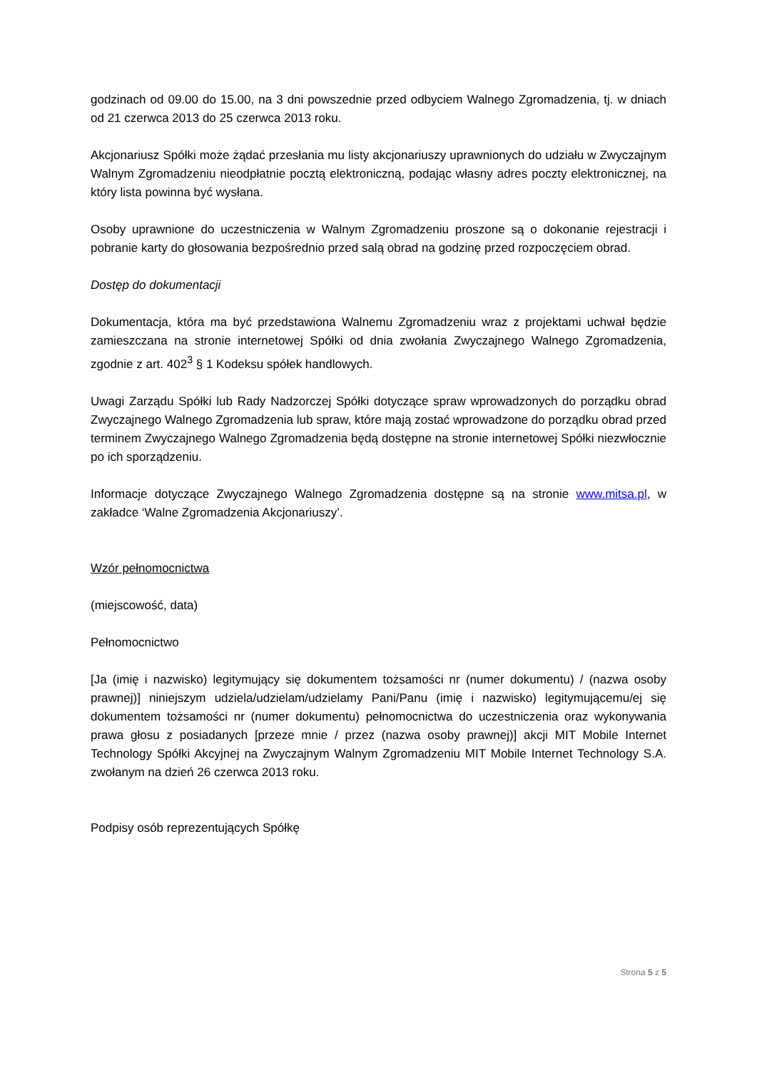godzinach od 09.00 do 15.00, na 3 dni powszednie przed odbyciem Walnego Zgromadzenia, tj. w dniach od 21 czerwca 2013 do 25 czerwca 2013 roku.
Akcjonariusz Spółki może żądać przesłania mu listy akcjonariuszy uprawnionych do udziału w Zwyczajnym Walnym Zgromadzeniu nieodpłatnie pocztą elektroniczną, podając własny adres poczty elektronicznej, na który lista powinna być wysłana.
Osoby uprawnione do uczestniczenia w Walnym Zgromadzeniu proszone są o dokonanie rejestracji i pobranie karty do głosowania bezpośrednio przed salą obrad na godzinę przed rozpoczęciem obrad.
Dostęp do dokumentacji
Dokumentacja, która ma być przedstawiona Walnemu Zgromadzeniu wraz z projektami uchwał będzie zamieszczana na stronie internetowej Spółki od dnia zwołania Zwyczajnego Walnego Zgromadzenia, zgodnie z art. 402<sup>3</sup> § 1 Kodeksu spółek handlowych.
Uwagi Zarządu Spółki lub Rady Nadzorczej Spółki dotyczące spraw wprowadzonych do porządku obrad Zwyczajnego Walnego Zgromadzenia lub spraw, które mają zostać wprowadzone do porządku obrad przed terminem Zwyczajnego Walnego Zgromadzenia będą dostępne na stronie internetowej Spółki niezwłocznie po ich sporządzeniu.
Informacje dotyczące Zwyczajnego Walnego Zgromadzenia dostępne są na stronie www.mitsa.pl, w zakładce ‘Walne Zgromadzenia Akcjonariuszy’.
Wzór pełnomocnictwa
(miejscowość, data)
Pełnomocnictwo
[Ja (imię i nazwisko) legitymujący się dokumentem tożsamości nr (numer dokumentu) / (nazwa osoby prawnej)] niniejszym udziela/udzielam/udzielamy Pani/Panu (imię i nazwisko) legitymującemu/ej się dokumentem tożsamości nr (numer dokumentu) pełnomocnictwa do uczestniczenia oraz wykonywania prawa głosu z posiadanych [przeze mnie / przez (nazwa osoby prawnej)] akcji MIT Mobile Internet Technology Spółki Akcyjnej na Zwyczajnym Walnym Zgromadzeniu MIT Mobile Internet Technology S.A. zwołanym na dzień 26 czerwca 2013 roku.
Podpisy osób reprezentujących Spółkę
Strona 5 z 5